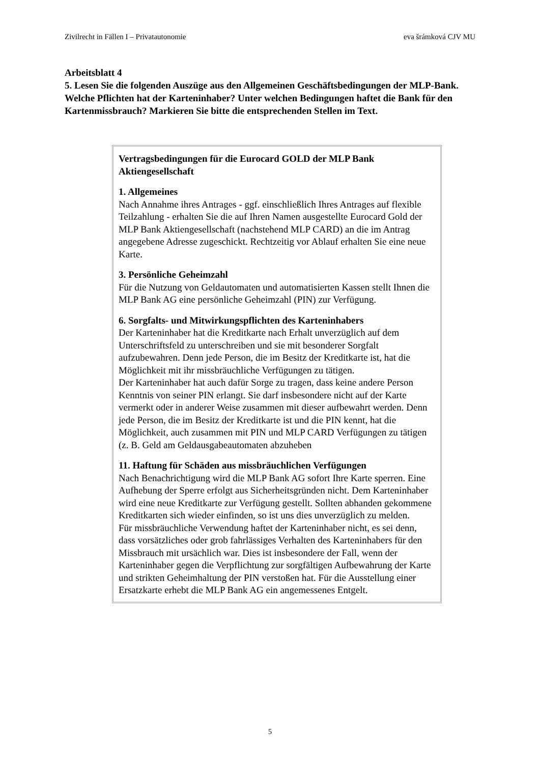Zivilrecht in Fällen I – Privatautonomie eva šrámková CJV MU
Arbeitsblatt 4
5. Lesen Sie die folgenden Auszüge aus den Allgemeinen Geschäftsbedingungen der MLP-Bank. Welche Pflichten hat der Karteninhaber? Unter welchen Bedingungen haftet die Bank für den Kartenmissbrauch? Markieren Sie bitte die entsprechenden Stellen im Text.
Vertragsbedingungen für die Eurocard GOLD der MLP Bank Aktiengesellschaft
1. Allgemeines
Nach Annahme ihres Antrages - ggf. einschließlich Ihres Antrages auf flexible Teilzahlung - erhalten Sie die auf Ihren Namen ausgestellte Eurocard Gold der MLP Bank Aktiengesellschaft (nachstehend MLP CARD) an die im Antrag angegebene Adresse zugeschickt. Rechtzeitig vor Ablauf erhalten Sie eine neue Karte.
3. Persönliche Geheimzahl
Für die Nutzung von Geldautomaten und automatisierten Kassen stellt Ihnen die MLP Bank AG eine persönliche Geheimzahl (PIN) zur Verfügung.
6. Sorgfalts- und Mitwirkungspflichten des Karteninhabers
Der Karteninhaber hat die Kreditkarte nach Erhalt unverzüglich auf dem Unterschriftsfeld zu unterschreiben und sie mit besonderer Sorgfalt aufzubewahren. Denn jede Person, die im Besitz der Kreditkarte ist, hat die Möglichkeit mit ihr missbräuchliche Verfügungen zu tätigen.
Der Karteninhaber hat auch dafür Sorge zu tragen, dass keine andere Person Kenntnis von seiner PIN erlangt. Sie darf insbesondere nicht auf der Karte vermerkt oder in anderer Weise zusammen mit dieser aufbewahrt werden. Denn jede Person, die im Besitz der Kreditkarte ist und die PIN kennt, hat die Möglichkeit, auch zusammen mit PIN und MLP CARD Verfügungen zu tätigen (z. B. Geld am Geldausgabeautomaten abzuheben
11. Haftung für Schäden aus missbräuchlichen Verfügungen
Nach Benachrichtigung wird die MLP Bank AG sofort Ihre Karte sperren. Eine Aufhebung der Sperre erfolgt aus Sicherheitsgründen nicht. Dem Karteninhaber wird eine neue Kreditkarte zur Verfügung gestellt. Sollten abhanden gekommene Kreditkarten sich wieder einfinden, so ist uns dies unverzüglich zu melden.
Für missbräuchliche Verwendung haftet der Karteninhaber nicht, es sei denn, dass vorsätzliches oder grob fahrlässiges Verhalten des Karteninhabers für den Missbrauch mit ursächlich war. Dies ist insbesondere der Fall, wenn der Karteninhaber gegen die Verpflichtung zur sorgfältigen Aufbewahrung der Karte und strikten Geheimhaltung der PIN verstoßen hat. Für die Ausstellung einer Ersatzkarte erhebt die MLP Bank AG ein angemessenes Entgelt.
5